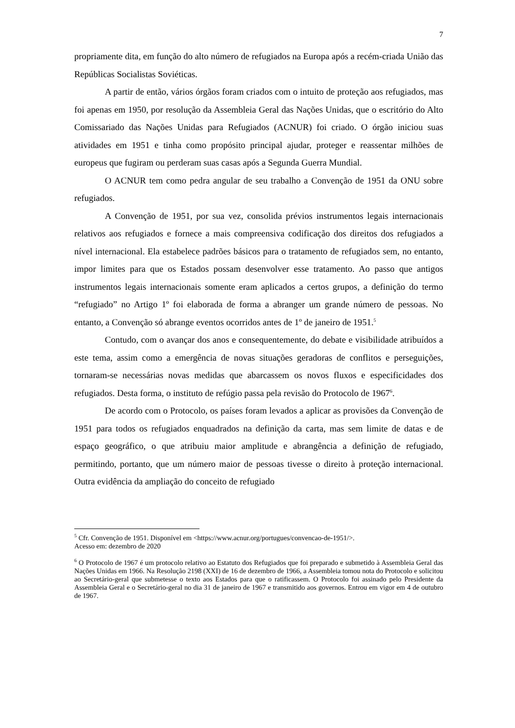7
propriamente dita, em função do alto número de refugiados na Europa após a recém-criada União das Repúblicas Socialistas Soviéticas.
A partir de então, vários órgãos foram criados com o intuito de proteção aos refugiados, mas foi apenas em 1950, por resolução da Assembleia Geral das Nações Unidas, que o escritório do Alto Comissariado das Nações Unidas para Refugiados (ACNUR) foi criado. O órgão iniciou suas atividades em 1951 e tinha como propósito principal ajudar, proteger e reassentar milhões de europeus que fugiram ou perderam suas casas após a Segunda Guerra Mundial.
O ACNUR tem como pedra angular de seu trabalho a Convenção de 1951 da ONU sobre refugiados.
A Convenção de 1951, por sua vez, consolida prévios instrumentos legais internacionais relativos aos refugiados e fornece a mais compreensiva codificação dos direitos dos refugiados a nível internacional. Ela estabelece padrões básicos para o tratamento de refugiados sem, no entanto, impor limites para que os Estados possam desenvolver esse tratamento. Ao passo que antigos instrumentos legais internacionais somente eram aplicados a certos grupos, a definição do termo “refugiado” no Artigo 1º foi elaborada de forma a abranger um grande número de pessoas. No entanto, a Convenção só abrange eventos ocorridos antes de 1º de janeiro de 1951.<sup>5</sup>
Contudo, com o avançar dos anos e consequentemente, do debate e visibilidade atribuídos a este tema, assim como a emergência de novas situações geradoras de conflitos e perseguições, tornaram-se necessárias novas medidas que abarcassem os novos fluxos e especificidades dos refugiados. Desta forma, o instituto de refúgio passa pela revisão do Protocolo de 1967<sup>6</sup>.
De acordo com o Protocolo, os países foram levados a aplicar as provisões da Convenção de 1951 para todos os refugiados enquadrados na definição da carta, mas sem limite de datas e de espaço geográfico, o que atribuiu maior amplitude e abrangência a definição de refugiado, permitindo, portanto, que um número maior de pessoas tivesse o direito à proteção internacional. Outra evidência da ampliação do conceito de refugiado
<sup>5</sup> Cfr. Convenção de 1951. Disponível em <https://www.acnur.org/portugues/convencao-de-1951/>.
Acesso em: dezembro de 2020
<sup>6</sup> O Protocolo de 1967 é um protocolo relativo ao Estatuto dos Refugiados que foi preparado e submetido à Assembleia Geral das Nações Unidas em 1966. Na Resolução 2198 (XXI) de 16 de dezembro de 1966, a Assembleia tomou nota do Protocolo e solicitou ao Secretário-geral que submetesse o texto aos Estados para que o ratificassem. O Protocolo foi assinado pelo Presidente da Assembleia Geral e o Secretário-geral no dia 31 de janeiro de 1967 e transmitido aos governos. Entrou em vigor em 4 de outubro de 1967.